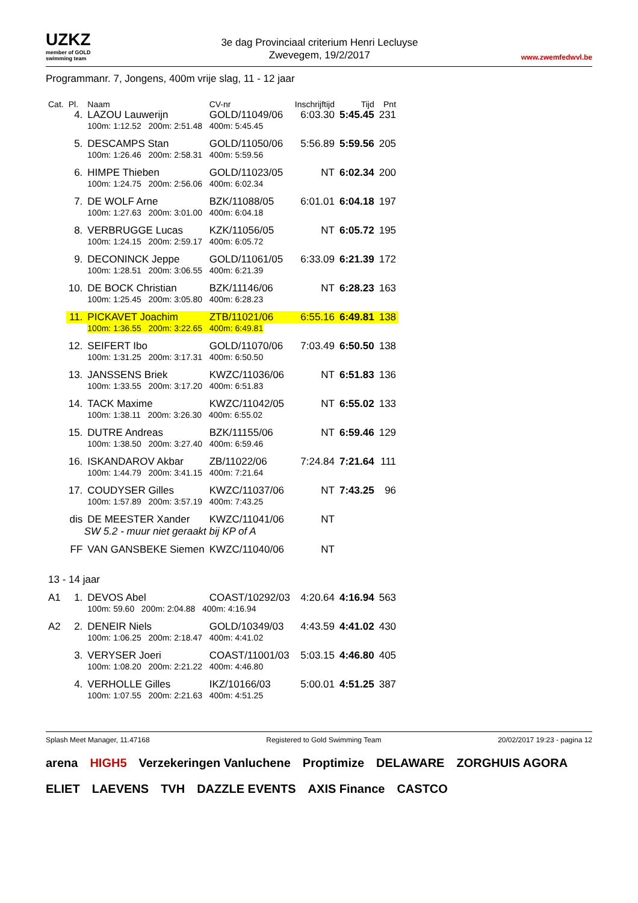UZKZ
member of GOLD swimming team
3e dag Provinciaal criterium Henri Lecluyse
Zwevegem, 19/2/2017
www.zwemfedwvl.be
Programmanr. 7, Jongens, 400m vrije slag, 11 - 12 jaar
| Cat. | Pl. | Naam | | CV-nr | Inschrijftijd | Tijd | Pnt |
| --- | --- | --- | --- | --- | --- | --- | --- |
| | 4. | LAZOU Lauwerijn | | GOLD/11049/06 | 6:03.30 | 5:45.45 | 231 |
| | | 100m: 1:12.52 200m: 2:51.48 400m: 5:45.45 | | | | | |
| | 5. | DESCAMPS Stan | | GOLD/11050/06 | 5:56.89 | 5:59.56 | 205 |
| | | 100m: 1:26.46 200m: 2:58.31 400m: 5:59.56 | | | | | |
| | 6. | HIMPE Thieben | | GOLD/11023/05 | NT | 6:02.34 | 200 |
| | | 100m: 1:24.75 200m: 2:56.06 400m: 6:02.34 | | | | | |
| | 7. | DE WOLF Arne | | BZK/11088/05 | 6:01.01 | 6:04.18 | 197 |
| | | 100m: 1:27.63 200m: 3:01.00 400m: 6:04.18 | | | | | |
| | 8. | VERBRUGGE Lucas | | KZK/11056/05 | NT | 6:05.72 | 195 |
| | | 100m: 1:24.15 200m: 2:59.17 400m: 6:05.72 | | | | | |
| | 9. | DECONINCK Jeppe | | GOLD/11061/05 | 6:33.09 | 6:21.39 | 172 |
| | | 100m: 1:28.51 200m: 3:06.55 400m: 6:21.39 | | | | | |
| | 10. | DE BOCK Christian | | BZK/11146/06 | NT | 6:28.23 | 163 |
| | | 100m: 1:25.45 200m: 3:05.80 400m: 6:28.23 | | | | | |
| | 11. | PICKAVET Joachim | | ZTB/11021/06 | 6:55.16 | 6:49.81 | 138 |
| | | 100m: 1:36.55 200m: 3:22.65 400m: 6:49.81 | | | | | |
| | 12. | SEIFERT Ibo | | GOLD/11070/06 | 7:03.49 | 6:50.50 | 138 |
| | | 100m: 1:31.25 200m: 3:17.31 400m: 6:50.50 | | | | | |
| | 13. | JANSSENS Briek | | KWZC/11036/06 | NT | 6:51.83 | 136 |
| | | 100m: 1:33.55 200m: 3:17.20 400m: 6:51.83 | | | | | |
| | 14. | TACK Maxime | | KWZC/11042/05 | NT | 6:55.02 | 133 |
| | | 100m: 1:38.11 200m: 3:26.30 400m: 6:55.02 | | | | | |
| | 15. | DUTRE Andreas | | BZK/11155/06 | NT | 6:59.46 | 129 |
| | | 100m: 1:38.50 200m: 3:27.40 400m: 6:59.46 | | | | | |
| | 16. | ISKANDAROV Akbar | | ZB/11022/06 | 7:24.84 | 7:21.64 | 111 |
| | | 100m: 1:44.79 200m: 3:41.15 400m: 7:21.64 | | | | | |
| | 17. | COUDYSER Gilles | | KWZC/11037/06 | NT | 7:43.25 | 96 |
| | | 100m: 1:57.89 200m: 3:57.19 400m: 7:43.25 | | | | | |
| | dis | DE MEESTER Xander | | KWZC/11041/06 | NT | | |
| | SW 5.2 - muur niet geraakt bij KP of A | | | | | | |
| | FF | VAN GANSBEKE Siemen | | KWZC/11040/06 | NT | | |
| 13 - 14 jaar | | | | | | | |
| A1 | 1. | DEVOS Abel | | COAST/10292/03 | 4:20.64 | 4:16.94 | 563 |
| | | 100m: 59.60 200m: 2:04.88 400m: 4:16.94 | | | | | |
| A2 | 2. | DENEIR Niels | | GOLD/10349/03 | 4:43.59 | 4:41.02 | 430 |
| | | 100m: 1:06.25 200m: 2:18.47 400m: 4:41.02 | | | | | |
| | 3. | VERYSER Joeri | | COAST/11001/03 | 5:03.15 | 4:46.80 | 405 |
| | | 100m: 1:08.20 200m: 2:21.22 400m: 4:46.80 | | | | | |
| | 4. | VERHOLLE Gilles | | IKZ/10166/03 | 5:00.01 | 4:51.25 | 387 |
| | | 100m: 1:07.55 200m: 2:21.63 400m: 4:51.25 | | | | | |
Splash Meet Manager, 11.47168 Registered to Gold Swimming Team 20/02/2017 19:23 - pagina 12
arena HIGH5 Verzekeringen Vanluchene Proptimize DELAWARE ZORGHUIS AGORA ELIET LAEVENS TVH DAZZLE EVENTS AXIS Finance CASTCO